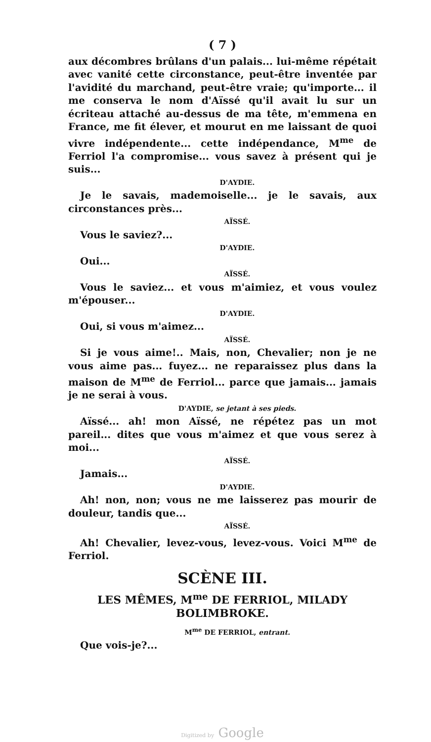( 7 )
aux décombres brûlans d'un palais... lui-même répétait avec vanité cette circonstance, peut-être inventée par l'avidité du marchand, peut-être vraie; qu'importe... il me conserva le nom d'Aïssé qu'il avait lu sur un écriteau attaché au-dessus de ma tête, m'emmena en France, me fit élever, et mourut en me laissant de quoi vivre indépendente... cette indépendance, M<sup>me</sup> de Ferriol l'a compromise... vous savez à présent qui je suis...
D'AYDIE.
Je le savais, mademoiselle... je le savais, aux circonstances près...
AÏSSÉ.
Vous le saviez?...
D'AYDIE.
Oui...
AÏSSÉ.
Vous le saviez... et vous m'aimiez, et vous voulez m'épouser...
D'AYDIE.
Oui, si vous m'aimez...
AÏSSÉ.
Si je vous aime!.. Mais, non, Chevalier; non je ne vous aime pas... fuyez... ne reparaissez plus dans la maison de M<sup>me</sup> de Ferriol... parce que jamais... jamais je ne serai à vous.
D'AYDIE, se jetant à ses pieds.
Aïssé... ah! mon Aïssé, ne répétez pas un mot pareil... dites que vous m'aimez et que vous serez à moi...
AÏSSÉ.
Jamais...
D'AYDIE.
Ah! non, non; vous ne me laisserez pas mourir de douleur, tandis que...
AÏSSÉ.
Ah! Chevalier, levez-vous, levez-vous. Voici M<sup>me</sup> de Ferriol.
SCÈNE III.
LES MÊMES, M<sup>me</sup> DE FERRIOL, MILADY BOLIMBROKE.
M<sup>me</sup> DE FERRIOL, entrant.
Que vois-je?...
Digitized by Google